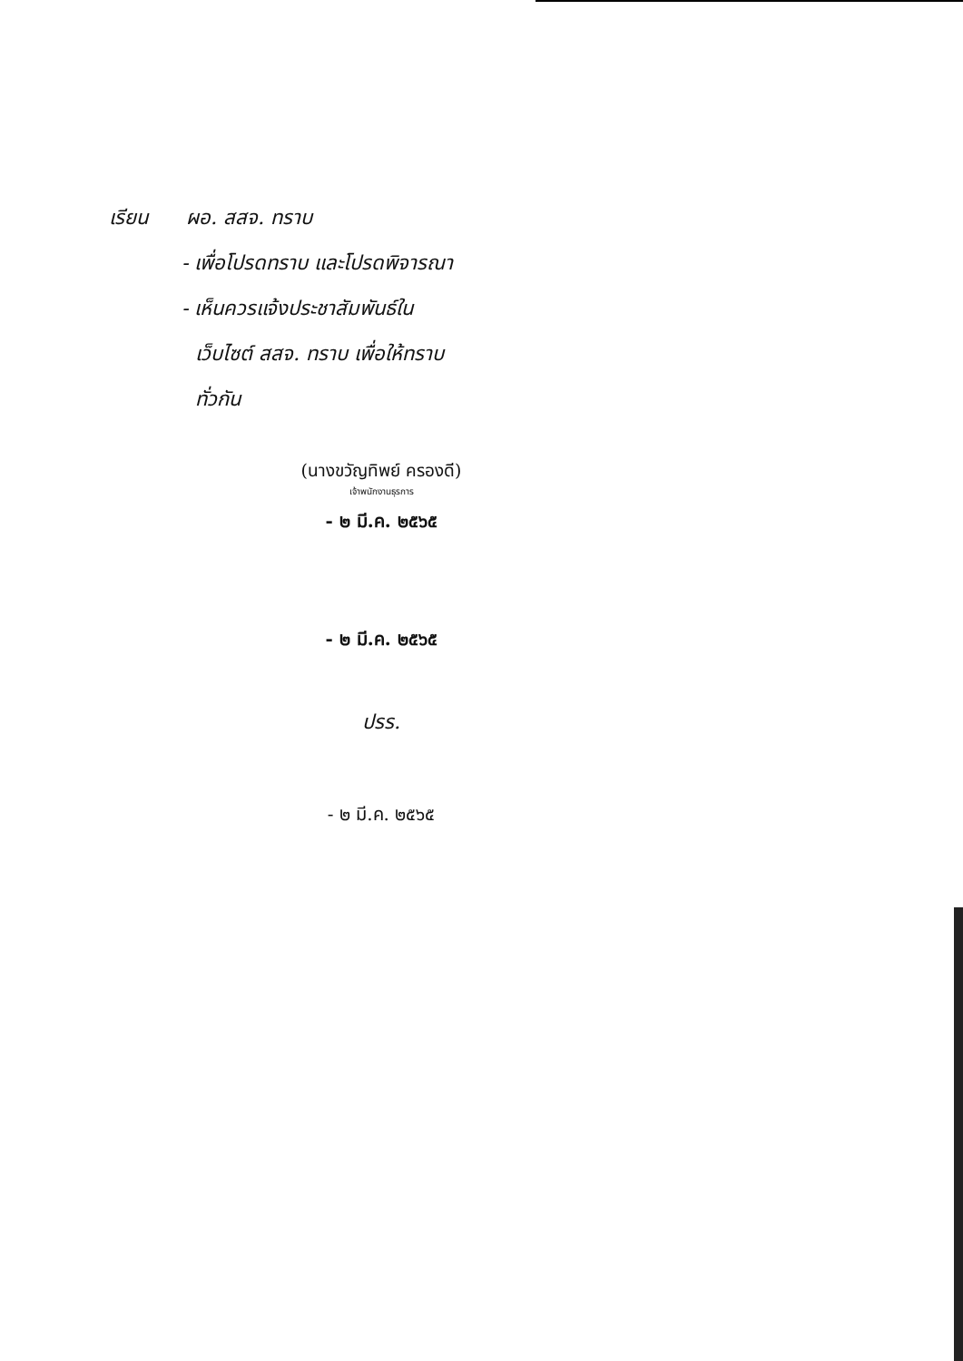เรียน ผอ. สสจ. ทราบ
- เพื่อโปรดทราบ และโปรดพิจารณา
- เห็นควรแจ้งประชาสัมพันธ์ใน
เว็บไซต์ สสจ. ทราบ เพื่อให้ทราบ
ทั่วกัน
(นางขวัญทิพย์ ครองดี)
เจ้าพนักงานธุรการ
- ๒ มี.ค. ๒๕๖๕
- ๒ มี.ค. ๒๕๖๕
ปรร.
- ๒ มี.ค. ๒๕๖๕